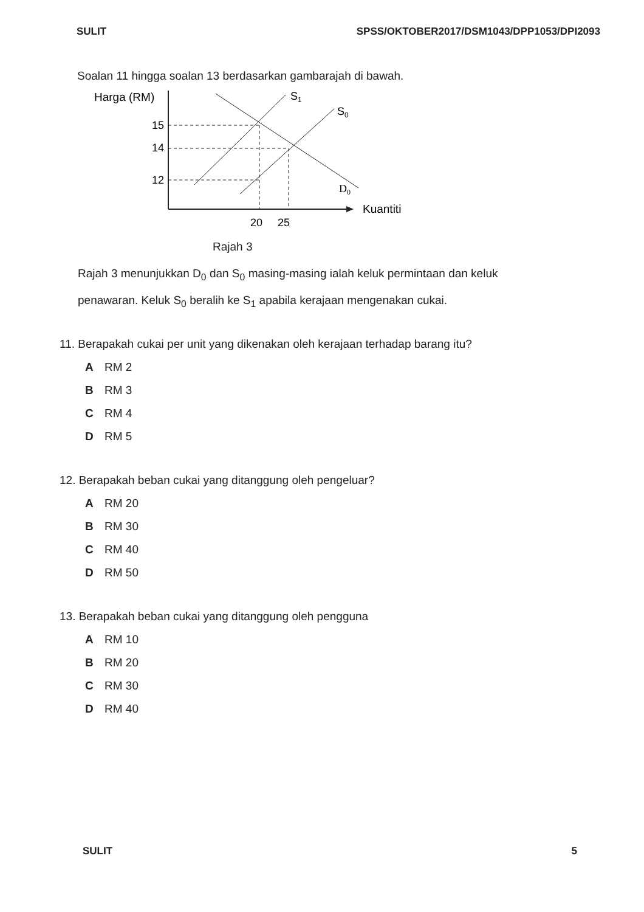SULIT SPSS/OKTOBER2017/DSM1043/DPP1053/DPI2093
Soalan 11 hingga soalan 13 berdasarkan gambarajah di bawah.
Harga (RM)
Kuantiti
15
14
12
20
25
S1
S0
D0
Rajah 3
Rajah 3 menunjukkan D<sub>0</sub> dan S<sub>0</sub> masing-masing ialah keluk permintaan dan keluk penawaran. Keluk S<sub>0</sub> beralih ke S<sub>1</sub> apabila kerajaan mengenakan cukai.
11. Berapakah cukai per unit yang dikenakan oleh kerajaan terhadap barang itu?
A RM 2
B RM 3
C RM 4
D RM 5
12. Berapakah beban cukai yang ditanggung oleh pengeluar?
A RM 20
B RM 30
C RM 40
D RM 50
13. Berapakah beban cukai yang ditanggung oleh pengguna
A RM 10
B RM 20
C RM 30
D RM 40
SULIT 5